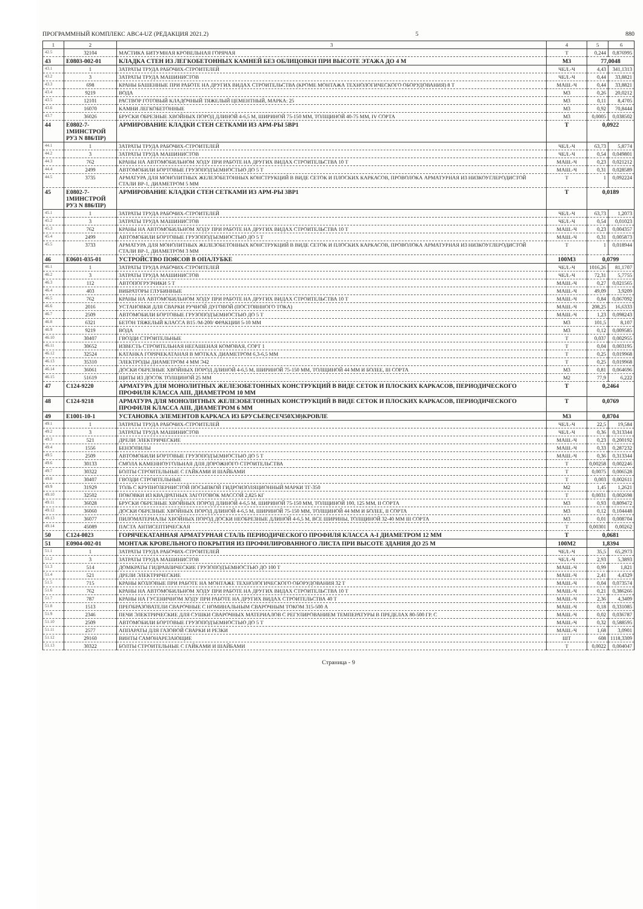ПРОГРАММНЫЙ КОМПЛЕКС АВС4-UZ (РЕДАКЦИЯ 2021.2) 5 880
| 1 | 2 | 3 | 4 | 5 | 6 |
| --- | --- | --- | --- | --- | --- |
| 42.5 | 32104 | МАСТИКА БИТУМНАЯ КРОВЕЛЬНАЯ ГОРЯЧАЯ | Т | 0,244 | 0,876995 |
| 43 | E0803-002-01 | КЛАДКА СТЕН ИЗ ЛЕГКОБЕТОННЫХ КАМНЕЙ БЕЗ ОБЛИЦОВКИ ПРИ ВЫСОТЕ ЭТАЖА ДО 4 М | М3 | 77,0048 | |
| 43.1 | 1 | ЗАТРАТЫ ТРУДА РАБОЧИХ-СТРОИТЕЛЕЙ | ЧЕЛ.-Ч | 4,43 | 341,1313 |
| 43.2 | 3 | ЗАТРАТЫ ТРУДА МАШИНИСТОВ | ЧЕЛ.-Ч | 0,44 | 33,8821 |
| 43.3 | 698 | КРАНЫ БАШЕННЫЕ ПРИ РАБОТЕ НА ДРУГИХ ВИДАХ СТРОИТЕЛЬСТВА (КРОМЕ МОНТАЖА ТЕХНОЛОГИЧЕСКОГО ОБОРУДОВАНИЯ) 8 Т | МАШ.-Ч | 0,44 | 33,8821 |
| 43.4 | 9219 | ВОДА | М3 | 0,26 | 20,0212 |
| 43.5 | 12101 | РАСТВОР ГОТОВЫЙ КЛАДОЧНЫЙ ТЯЖЕЛЫЙ ЦЕМЕНТНЫЙ, МАРКА: 25 | М3 | 0,11 | 8,4705 |
| 43.6 | 16070 | КАМНИ ЛЕГКОБЕТОННЫЕ | М3 | 0,92 | 70,8444 |
| 43.7 | 36026 | БРУСКИ ОБРЕЗНЫЕ ХВОЙНЫХ ПОРОД ДЛИНОЙ 4-6,5 М, ШИРИНОЙ 75-150 ММ, ТОЛЩИНОЙ 40-75 ММ, IV СОРТА | М3 | 0,0005 | 0,038502 |
| 44 | E0802-7-1МИНСТРОЙ РУЗ N 886/ПР) | АРМИРОВАНИЕ КЛАДКИ СТЕН СЕТКАМИ ИЗ АРМ-РЫ 5ВР1 | Т | 0,0922 | |
| 44.1 | 1 | ЗАТРАТЫ ТРУДА РАБОЧИХ-СТРОИТЕЛЕЙ | ЧЕЛ.-Ч | 63,73 | 5,8774 |
| 44.2 | 3 | ЗАТРАТЫ ТРУДА МАШИНИСТОВ | ЧЕЛ.-Ч | 0,54 | 0,049801 |
| 44.3 | 762 | КРАНЫ НА АВТОМОБИЛЬНОМ ХОДУ ПРИ РАБОТЕ НА ДРУГИХ ВИДАХ СТРОИТЕЛЬСТВА 10 Т | МАШ.-Ч | 0,23 | 0,021212 |
| 44.4 | 2499 | АВТОМОБИЛИ БОРТОВЫЕ ГРУЗОПОДЪЕМНОСТЬЮ ДО 5 Т | МАШ.-Ч | 0,31 | 0,028589 |
| 44.5 | 3735 | АРМАТУРА ДЛЯ МОНОЛИТНЫХ ЖЕЛЕЗОБЕТОННЫХ КОНСТРУКЦИЙ В ВИДЕ СЕТОК И ПЛОСКИХ КАРКАСОВ, ПРОВОЛОКА АРМАТУРНАЯ ИЗ НИЗКОУГЛЕРОДИСТОЙ СТАЛИ ВР-1, ДИАМЕТРОМ 5 ММ | Т | 1 | 0,092224 |
| 45 | E0802-7-1МИНСТРОЙ РУЗ N 886/ПР) | АРМИРОВАНИЕ КЛАДКИ СТЕН СЕТКАМИ ИЗ АРМ-РЫ 3ВР1 | Т | 0,0189 | |
| 45.1 | 1 | ЗАТРАТЫ ТРУДА РАБОЧИХ-СТРОИТЕЛЕЙ | ЧЕЛ.-Ч | 63,73 | 1,2073 |
| 45.2 | 3 | ЗАТРАТЫ ТРУДА МАШИНИСТОВ | ЧЕЛ.-Ч | 0,54 | 0,01023 |
| 45.3 | 762 | КРАНЫ НА АВТОМОБИЛЬНОМ ХОДУ ПРИ РАБОТЕ НА ДРУГИХ ВИДАХ СТРОИТЕЛЬСТВА 10 Т | МАШ.-Ч | 0,23 | 0,004357 |
| 45.4 | 2499 | АВТОМОБИЛИ БОРТОВЫЕ ГРУЗОПОДЪЕМНОСТЬЮ ДО 5 Т | МАШ.-Ч | 0,31 | 0,005873 |
| 45.5 | 3733 | АРМАТУРА ДЛЯ МОНОЛИТНЫХ ЖЕЛЕЗОБЕТОННЫХ КОНСТРУКЦИЙ В ВИДЕ СЕТОК И ПЛОСКИХ КАРКАСОВ, ПРОВОЛОКА АРМАТУРНАЯ ИЗ НИЗКОУГЛЕРОДИСТОЙ СТАЛИ ВР-1, ДИАМЕТРОМ 3 ММ | Т | 1 | 0,018944 |
| 46 | E0601-035-01 | УСТРОЙСТВО ПОЯСОВ В ОПАЛУБКЕ | 100М3 | 0,0799 | |
| 46.1 | 1 | ЗАТРАТЫ ТРУДА РАБОЧИХ-СТРОИТЕЛЕЙ | ЧЕЛ.-Ч | 1016,26 | 81,1707 |
| 46.2 | 3 | ЗАТРАТЫ ТРУДА МАШИНИСТОВ | ЧЕЛ.-Ч | 72,31 | 5,7755 |
| 46.3 | 112 | АВТОПОГРУЗЧИКИ 5 Т | МАШ.-Ч | 0,27 | 0,021565 |
| 46.4 | 403 | ВИБРАТОРЫ ГЛУБИННЫЕ | МАШ.-Ч | 49,09 | 3,9209 |
| 46.5 | 762 | КРАНЫ НА АВТОМОБИЛЬНОМ ХОДУ ПРИ РАБОТЕ НА ДРУГИХ ВИДАХ СТРОИТЕЛЬСТВА 10 Т | МАШ.-Ч | 0,84 | 0,067092 |
| 46.6 | 2016 | УСТАНОВКИ ДЛЯ СВАРКИ РУЧНОЙ ДУГОВОЙ (ПОСТОЯННОГО ТОКА) | МАШ.-Ч | 208,25 | 16,6333 |
| 46.7 | 2509 | АВТОМОБИЛИ БОРТОВЫЕ ГРУЗОПОДЪЕМНОСТЬЮ ДО 5 Т | МАШ.-Ч | 1,23 | 0,098243 |
| 46.8 | 6321 | БЕТОН ТЯЖЕЛЫЙ КЛАССА В15 /М-200/ ФРАКЦИИ 5-10 ММ | М3 | 101,5 | 8,107 |
| 46.9 | 9219 | ВОДА | М3 | 0,12 | 0,009585 |
| 46.10 | 30407 | ГВОЗДИ СТРОИТЕЛЬНЫЕ | Т | 0,037 | 0,002955 |
| 46.11 | 30652 | ИЗВЕСТЬ СТРОИТЕЛЬНАЯ НЕГАШЕНАЯ КОМОВАЯ, СОРТ 1 | Т | 0,04 | 0,003195 |
| 46.12 | 32524 | КАТАНКА ГОРЯЧЕКАТАНАЯ В МОТКАХ ДИАМЕТРОМ 6,3-6,5 ММ | Т | 0,25 | 0,019968 |
| 46.13 | 35310 | ЭЛЕКТРОДЫ ДИАМЕТРОМ 4 ММ Э42 | Т | 0,25 | 0,019968 |
| 46.14 | 36061 | ДОСКИ ОБРЕЗНЫЕ ХВОЙНЫХ ПОРОД ДЛИНОЙ 4-6,5 М, ШИРИНОЙ 75-150 ММ, ТОЛЩИНОЙ 44 ММ И БОЛЕЕ, III СОРТА | М3 | 0,81 | 0,064696 |
| 46.15 | 51619 | ЩИТЫ ИЗ ДОСОК ТОЛЩИНОЙ 25 ММ | М2 | 77,9 | 6,222 |
| 47 | C124-9220 | АРМАТУРА ДЛЯ МОНОЛИТНЫХ ЖЕЛЕЗОБЕТОННЫХ КОНСТРУКЦИЙ В ВИДЕ СЕТОК И ПЛОСКИХ КАРКАСОВ, ПЕРИОДИЧЕСКОГО ПРОФИЛЯ КЛАССА АIII, ДИАМЕТРОМ 10 ММ | Т | 0,2464 | |
| 48 | C124-9218 | АРМАТУРА ДЛЯ МОНОЛИТНЫХ ЖЕЛЕЗОБЕТОННЫХ КОНСТРУКЦИЙ В ВИДЕ СЕТОК И ПЛОСКИХ КАРКАСОВ, ПЕРИОДИЧЕСКОГО ПРОФИЛЯ КЛАССА АIII, ДИАМЕТРОМ 6 ММ | Т | 0,0769 | |
| 49 | E1001-10-1 | УСТАНОВКА ЭЛЕМЕНТОВ КАРКАСА ИЗ БРУСЬЕВ(СЕЧ50Х30)КРОВЛЕ | М3 | 0,8704 | |
| 49.1 | 1 | ЗАТРАТЫ ТРУДА РАБОЧИХ-СТРОИТЕЛЕЙ | ЧЕЛ.-Ч | 22,5 | 19,584 |
| 49.2 | 3 | ЗАТРАТЫ ТРУДА МАШИНИСТОВ | ЧЕЛ.-Ч | 0,36 | 0,313344 |
| 49.3 | 521 | ДРЕЛИ ЭЛЕКТРИЧЕСКИЕ | МАШ.-Ч | 0,23 | 0,200192 |
| 49.4 | 1556 | БЕНЗОПИЛЫ | МАШ.-Ч | 0,33 | 0,287232 |
| 49.5 | 2509 | АВТОМОБИЛИ БОРТОВЫЕ ГРУЗОПОДЪЕМНОСТЬЮ ДО 5 Т | МАШ.-Ч | 0,36 | 0,313344 |
| 49.6 | 30133 | СМОЛА КАМЕННОУГОЛЬНАЯ ДЛЯ ДОРОЖНОГО СТРОИТЕЛЬСТВА | Т | 0,00258 | 0,002246 |
| 49.7 | 30322 | БОЛТЫ СТРОИТЕЛЬНЫЕ С ГАЙКАМИ И ШАЙБАМИ | Т | 0,0075 | 0,006528 |
| 49.8 | 30407 | ГВОЗДИ СТРОИТЕЛЬНЫЕ | Т | 0,003 | 0,002611 |
| 49.9 | 31929 | ТОЛЬ С КРУПНОЗЕРНИСТОЙ ПОСЫПКОЙ ГИДРОИЗОЛЯЦИОННЫЙ МАРКИ ТГ-350 | М2 | 1,45 | 1,2621 |
| 49.10 | 32502 | ПОКОВКИ ИЗ КВАДРАТНЫХ ЗАГОТОВОК МАССОЙ 2,825 КГ | Т | 0,0031 | 0,002698 |
| 49.11 | 36028 | БРУСКИ ОБРЕЗНЫЕ ХВОЙНЫХ ПОРОД ДЛИНОЙ 4-6,5 М, ШИРИНОЙ 75-150 ММ, ТОЛЩИНОЙ 100, 125 ММ, II СОРТА | М3 | 0,93 | 0,809472 |
| 49.12 | 36060 | ДОСКИ ОБРЕЗНЫЕ ХВОЙНЫХ ПОРОД ДЛИНОЙ 4-6,5 М, ШИРИНОЙ 75-150 ММ, ТОЛЩИНОЙ 44 ММ И БОЛЕЕ, II СОРТА | М3 | 0,12 | 0,104448 |
| 49.13 | 36077 | ПИЛОМАТЕРИАЛЫ ХВОЙНЫХ ПОРОД ДОСКИ НЕОБРЕЗНЫЕ ДЛИНОЙ 4-6,5 М, ВСЕ ШИРИНЫ, ТОЛЩИНОЙ 32-40 ММ III СОРТА | М3 | 0,01 | 0,008704 |
| 49.14 | 45089 | ПАСТА АНТИСЕПТИЧЕСКАЯ | Т | 0,00301 | 0,00262 |
| 50 | C124-0023 | ГОРЯЧЕКАТАННАЯ АРМАТУРНАЯ СТАЛЬ ПЕРИОДИЧЕСКОГО ПРОФИЛЯ КЛАССА А-I ДИАМЕТРОМ 12 ММ | Т | 0,0681 | |
| 51 | E0904-002-01 | МОНТАЖ КРОВЕЛЬНОГО ПОКРЫТИЯ ИЗ ПРОФИЛИРОВАННОГО ЛИСТА ПРИ ВЫСОТЕ ЗДАНИЯ ДО 25 М | 100М2 | 1,8394 | |
| 51.1 | 1 | ЗАТРАТЫ ТРУДА РАБОЧИХ-СТРОИТЕЛЕЙ | ЧЕЛ.-Ч | 35,5 | 65,2973 |
| 51.2 | 3 | ЗАТРАТЫ ТРУДА МАШИНИСТОВ | ЧЕЛ.-Ч | 2,93 | 5,3893 |
| 51.3 | 514 | ДОМКРАТЫ ГИДРАВЛИЧЕСКИЕ ГРУЗОПОДЪЕМНОСТЬЮ ДО 100 Т | МАШ.-Ч | 0,99 | 1,821 |
| 51.4 | 521 | ДРЕЛИ ЭЛЕКТРИЧЕСКИЕ | МАШ.-Ч | 2,41 | 4,4329 |
| 51.5 | 715 | КРАНЫ КОЗЛОВЫЕ ПРИ РАБОТЕ НА МОНТАЖЕ ТЕХНОЛОГИЧЕСКОГО ОБОРУДОВАНИЯ 32 Т | МАШ.-Ч | 0,04 | 0,073574 |
| 51.6 | 762 | КРАНЫ НА АВТОМОБИЛЬНОМ ХОДУ ПРИ РАБОТЕ НА ДРУГИХ ВИДАХ СТРОИТЕЛЬСТВА 10 Т | МАШ.-Ч | 0,21 | 0,386266 |
| 51.7 | 787 | КРАНЫ НА ГУСЕНИЧНОМ ХОДУ ПРИ РАБОТЕ НА ДРУГИХ ВИДАХ СТРОИТЕЛЬСТВА 40 Т | МАШ.-Ч | 2,36 | 4,3409 |
| 51.8 | 1513 | ПРЕОБРАЗОВАТЕЛИ СВАРОЧНЫЕ С НОМИНАЛЬНЫМ СВАРОЧНЫМ ТОКОМ 315-500 А | МАШ.-Ч | 0,18 | 0,331085 |
| 51.9 | 2346 | ПЕЧИ ЭЛЕКТРИЧЕСКИЕ ДЛЯ СУШКИ СВАРОЧНЫХ МАТЕРИАЛОВ С РЕГУЛИРОВАНИЕМ ТЕМПЕРАТУРЫ В ПРЕДЕЛАХ 80-500 ГР. С | МАШ.-Ч | 0,02 | 0,036787 |
| 51.10 | 2509 | АВТОМОБИЛИ БОРТОВЫЕ ГРУЗОПОДЪЕМНОСТЬЮ ДО 5 Т | МАШ.-Ч | 0,32 | 0,588595 |
| 51.11 | 2577 | АППАРАТЫ ДЛЯ ГАЗОВОЙ СВАРКИ И РЕЗКИ | МАШ.-Ч | 1,68 | 3,0901 |
| 51.12 | 29160 | ВИНТЫ САМОНАРЕЗАЮЩИЕ | ШТ | 608 | 1118,3309 |
| 51.13 | 30322 | БОЛТЫ СТРОИТЕЛЬНЫЕ С ГАЙКАМИ И ШАЙБАМИ | Т | 0,0022 | 0,004047 |
Страница - 9